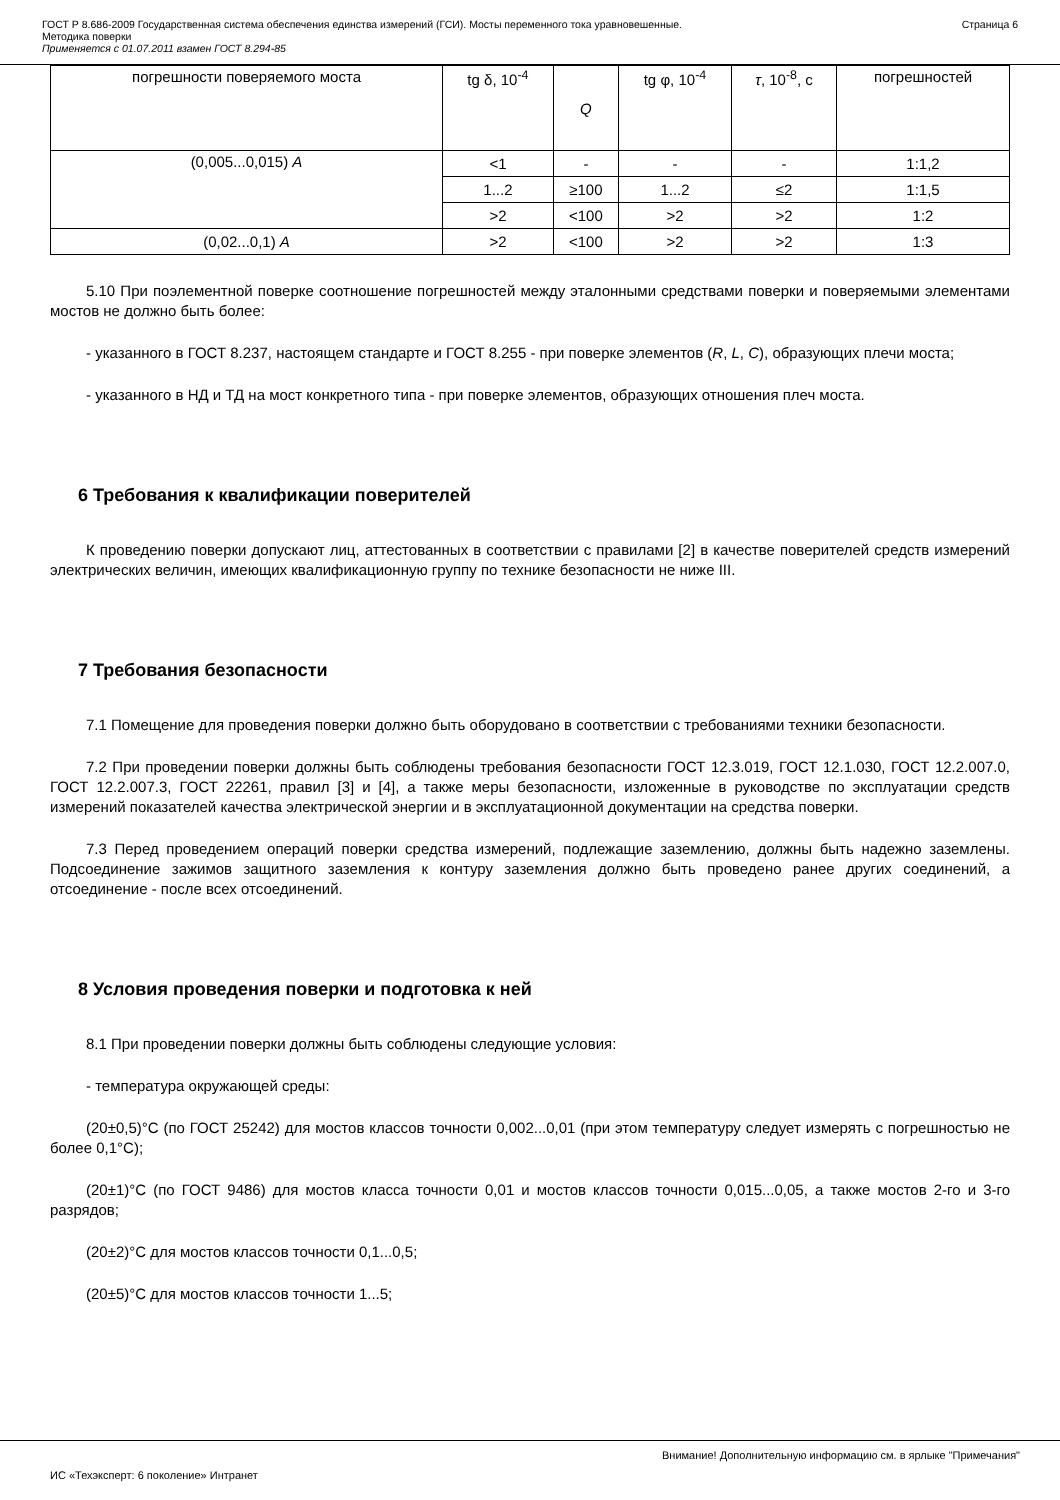ГОСТ Р 8.686-2009 Государственная система обеспечения единства измерений (ГСИ). Мосты переменного тока уравновешенные.
Методика поверки
Применяется с 01.07.2011 взамен ГОСТ 8.294-85
Страница 6
| погрешности поверяемого моста | tg δ, 10<sup>-4</sup> | Q | tg φ, 10<sup>-4</sup> | τ , 10<sup>-8</sup>, с | погрешностей |
| (0,005...0,015) A | <1 | - | - | - | 1:1,2 |
| | 1...2 | ≥100 | 1...2 | ≤2 | 1:1,5 |
| | >2 | <100 | >2 | >2 | 1:2 |
| (0,02...0,1) A | >2 | <100 | >2 | >2 | 1:3 |
5.10 При поэлементной поверке соотношение погрешностей между эталонными средствами поверки и поверяемыми элементами мостов не должно быть более:
- указанного в ГОСТ 8.237, настоящем стандарте и ГОСТ 8.255 - при поверке элементов (R, L, C), образующих плечи моста;
- указанного в НД и ТД на мост конкретного типа - при поверке элементов, образующих отношения плеч моста.
6 Требования к квалификации поверителей
К проведению поверки допускают лиц, аттестованных в соответствии с правилами [2] в качестве поверителей средств измерений электрических величин, имеющих квалификационную группу по технике безопасности не ниже III.
7 Требования безопасности
7.1 Помещение для проведения поверки должно быть оборудовано в соответствии с требованиями техники безопасности.
7.2 При проведении поверки должны быть соблюдены требования безопасности ГОСТ 12.3.019, ГОСТ 12.1.030, ГОСТ 12.2.007.0, ГОСТ 12.2.007.3, ГОСТ 22261, правил [3] и [4], а также меры безопасности, изложенные в руководстве по эксплуатации средств измерений показателей качества электрической энергии и в эксплуатационной документации на средства поверки.
7.3 Перед проведением операций поверки средства измерений, подлежащие заземлению, должны быть надежно заземлены. Подсоединение зажимов защитного заземления к контуру заземления должно быть проведено ранее других соединений, а отсоединение - после всех отсоединений.
8 Условия проведения поверки и подготовка к ней
8.1 При проведении поверки должны быть соблюдены следующие условия:
- температура окружающей среды:
(20±0,5)°С (по ГОСТ 25242) для мостов классов точности 0,002...0,01 (при этом температуру следует измерять с погрешностью не более 0,1°С);
(20±1)°С (по ГОСТ 9486) для мостов класса точности 0,01 и мостов классов точности 0,015...0,05, а также мостов 2-го и 3-го разрядов;
(20±2)°С для мостов классов точности 0,1...0,5;
(20±5)°С для мостов классов точности 1...5;
Внимание! Дополнительную информацию см. в ярлыке "Примечания"
ИС «Техэксперт: 6 поколение» Интранет